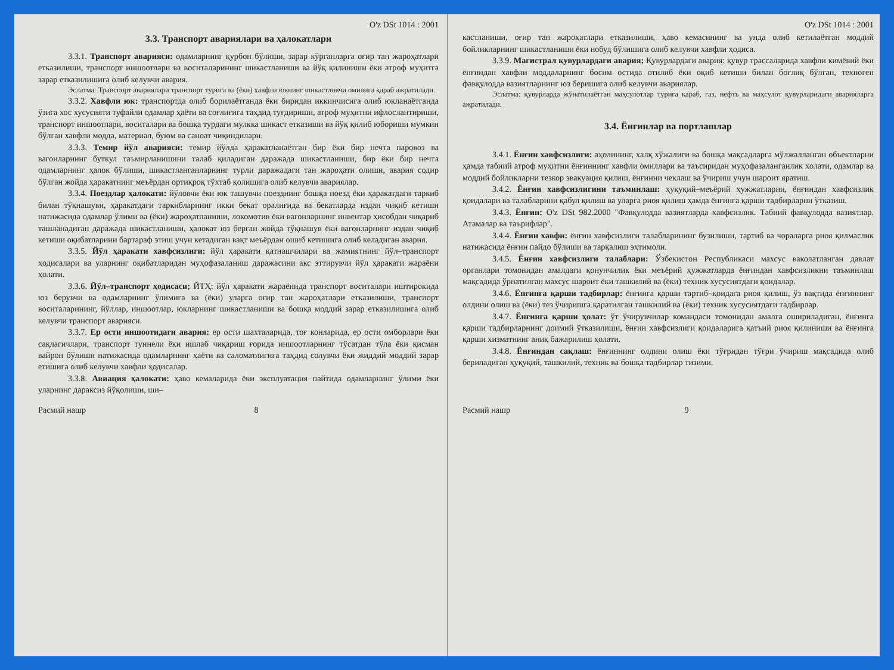O'z DSt 1014 : 2001
3.3. Транспорт авариялари ва ҳалокатлари
3.3.1. Транспорт аварияси: одамларнинг қурбон бўлиши, зарар кўрганларга оғир тан жароҳатлари етказилиши, транспорт иншоотлари ва воситаларининг шикастланиши ва йўқ қилиниши ёки атроф муҳитга зарар етказилишига олиб келувчи авария.
Эслатма: Транспорт авариялари транспорт турига ва (ёки) хавфли юкнинг шикастловчи омилига қараб ажратилади.
3.3.2. Хавфли юк: транспортда олиб борилаётганда ёки биридан иккинчисига олиб юкланаётганда ўзига хос хусусияти туфайли одамлар ҳаёти ва соғлиғига таҳдид туғдириши, атроф муҳитни ифлослантириши, транспорт иншоотлари, воситалари ва бошқа турдаги мулкка шикаст етказиши ва йўқ қилиб юбориши мумкин бўлган хавфли модда, материал, буюм ва саноат чиқиндилари.
3.3.3. Темир йўл аварияси: темир йўлда ҳаракатланаётган бир ёки бир нечта паровоз ва вагонларнинг буткул таъмирланишини талаб қиладиган даражада шикастланиши, бир ёки бир нечта одамларнинг ҳалок бўлиши, шикастланганларнинг турли даражадаги тан жароҳати олиши, авария содир бўлган жойда ҳаракатнинг меъёрдан ортиқроқ тўхтаб қолишига олиб келувчи авариялар.
3.3.4. Поездлар ҳалокати: йўловчи ёки юк ташувчи поезднинг бошқа поезд ёки ҳаракатдаги таркиб билан тўқнашуви, ҳаракатдаги таркибларнинг икки бекат оралиғида ва бекатларда издан чиқиб кетиши натижасида одамлар ўлими ва (ёки) жароҳатланиши, локомотив ёки вагонларнинг инвентар ҳисобдан чиқариб ташланадиган даражада шикастланиши, ҳалокат юз берган жойда тўқнашув ёки вагонларнинг издан чиқиб кетиши оқибатларини бартараф этиш учун кетадиган вақт меъёрдан ошиб кетишига олиб келадиган авария.
3.3.5. Йўл ҳаракати хавфсизлиги: йўл ҳаракати қатнашчилари ва жамиятнинг йўл–транспорт ҳодисалари ва уларнинг оқибатларидан муҳофазаланиш даражасини акс эттирувчи йўл ҳаракати жараёни ҳолати.
3.3.6. Йўл–транспорт ҳодисаси; ЙТҲ: йўл ҳаракати жараёнида транспорт воситалари иштирокида юз берувчи ва одамларнинг ўлимига ва (ёки) уларга оғир тан жароҳатлари етказилиши, транспорт воситаларининг, йўллар, иншоотлар, юкларнинг шикастланиши ва бошқа моддий зарар етказилишига олиб келувчи транспорт аварияси.
3.3.7. Ер ости иншоотидаги авария: ер ости шахталарида, тоғ конларида, ер ости омборлари ёки сақлагичлари, транспорт туннели ёки ишлаб чиқариш ғорида иншоотларнинг тўсатдан тўла ёки қисман вайрон бўлиши натижасида одамларнинг ҳаёти ва саломатлигига таҳдид солувчи ёки жиддий моддий зарар етишига олиб келувчи хавфли ҳодисалар.
3.3.8. Авиация ҳалокати: ҳаво кемаларида ёки эксплуатация пайтида одамларнинг ўлими ёки уларнинг дараксиз йўқолиши, ши–
Расмий нашр 8
O'z DSt 1014 : 2001
кастланиши, оғир тан жароҳатлари етказилиши, ҳаво кемасининг ва унда олиб кетилаётган моддий бойликларнинг шикастланиши ёки нобуд бўлишига олиб келувчи хавфли ҳодиса.
3.3.9. Магистрал қувурлардаги авария; Қувурлардаги авария: қувур трассаларида хавфли кимёвий ёки ёнғиндан хавфли моддаларнинг босим остида отилиб ёки оқиб кетиши билан боғлиқ бўлган, техноген фавқулодда вазиятларнинг юз беришига олиб келувчи авариялар.
Эслатма: қувурларда жўнатилаётган маҳсулотлар турига қараб, газ, нефть ва маҳсулот қувурларидаги аварияларга ажратилади.
3.4. Ёнғинлар ва портлашлар
3.4.1. Ёнғин хавфсизлиги: аҳолининг, халқ хўжалиги ва бошқа мақсадларга мўлжалланган объектларни ҳамда табиий атроф муҳитни ёнғиннинг хавфли омиллари ва таъсиридан муҳофазаланганлик ҳолати, одамлар ва моддий бойликларни тезкор эвакуация қилиш, ёнғинни чеклаш ва ўчириш учун шароит яратиш.
3.4.2. Ёнғин хавфсизлигини таъминлаш: ҳуқуқий–меъёрий ҳужжатларни, ёнғиндан хавфсизлик қоидалари ва талабларини қабул қилиш ва уларга риоя қилиш ҳамда ёнғинга қарши тадбирларни ўтказиш.
3.4.3. Ёнғин: O'z DSt 982.2000 "Фавқулодда вазиятларда хавфсизлик. Табиий фавқулодда вазиятлар. Атамалар ва таърифлар".
3.4.4. Ёнғин хавфи: ёнғин хавфсизлиги талабларининг бузилиши, тартиб ва чораларга риоя қилмаслик натижасида ёнғин пайдо бўлиши ва тарқалиш эҳтимоли.
3.4.5. Ёнғин хавфсизлиги талаблари: Ўзбекистон Республикаси махсус ваколатланган давлат органлари томонидан амалдаги қонунчилик ёки меъёрий ҳужжатларда ёнғиндан хавфсизликни таъминлаш мақсадида ўрнатилган махсус шароит ёки ташкилий ва (ёки) техник хусусиятдаги қоидалар.
3.4.6. Ёнғинга қарши тадбирлар: ёнғинга қарши тартиб–қоидага риоя қилиш, ўз вақтида ёнғиннинг олдини олиш ва (ёки) тез ўчиришга қаратилган ташкилий ва (ёки) техник хусусиятдаги тадбирлар.
3.4.7. Ёнғинга қарши ҳолат: ўт ўчирувчилар командаси томонидан амалга ошириладиган, ёнғинга қарши тадбирларнинг доимий ўтказилиши, ёнғин хавфсизлиги қоидаларига қатъий риоя қилиниши ва ёнғинга қарши хизматнинг аниқ бажарилиш ҳолати.
3.4.8. Ёнғиндан сақлаш: ёнғиннинг олдини олиш ёки тўғридан тўғри ўчириш мақсадида олиб бериладиган ҳуқуқий, ташкилий, техник ва бошқа тадбирлар тизими.
Расмий нашр 9